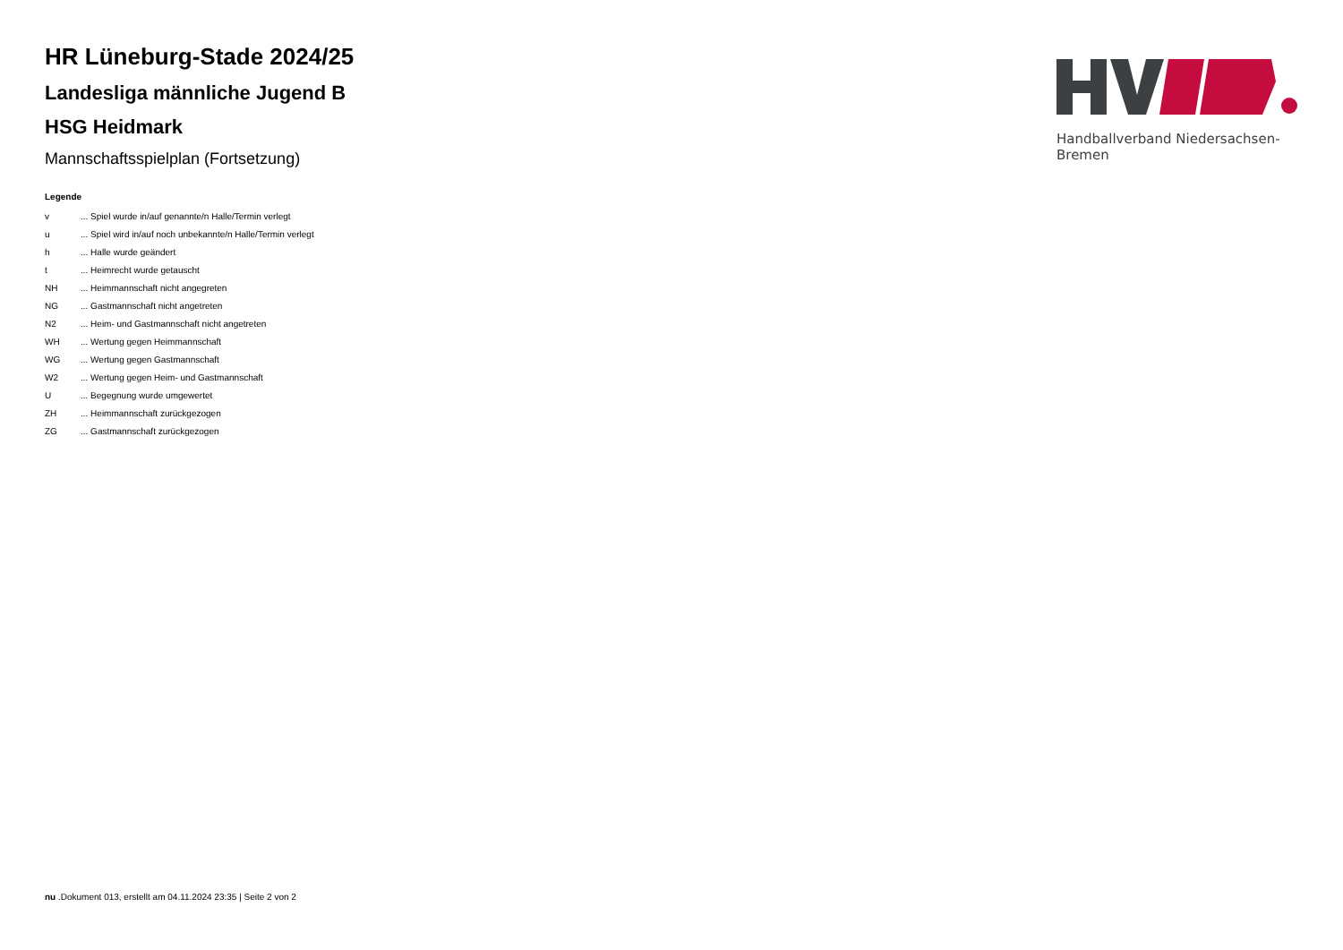HR Lüneburg-Stade 2024/25
Landesliga männliche Jugend B
HSG Heidmark
Mannschaftsspielplan (Fortsetzung)
Handballverband Niedersachsen-Bremen
Legende
| v | ... Spiel wurde in/auf genannte/n Halle/Termin verlegt |
| u | ... Spiel wird in/auf noch unbekannte/n Halle/Termin verlegt |
| h | ... Halle wurde geändert |
| t | ... Heimrecht wurde getauscht |
| NH | ... Heimmannschaft nicht angegreten |
| NG | ... Gastmannschaft nicht angetreten |
| N2 | ... Heim- und Gastmannschaft nicht angetreten |
| WH | ... Wertung gegen Heimmannschaft |
| WG | ... Wertung gegen Gastmannschaft |
| W2 | ... Wertung gegen Heim- und Gastmannschaft |
| U | ... Begegnung wurde umgewertet |
| ZH | ... Heimmannschaft zurückgezogen |
| ZG | ... Gastmannschaft zurückgezogen |
nu .Dokument 013, erstellt am 04.11.2024 23:35 | Seite 2 von 2